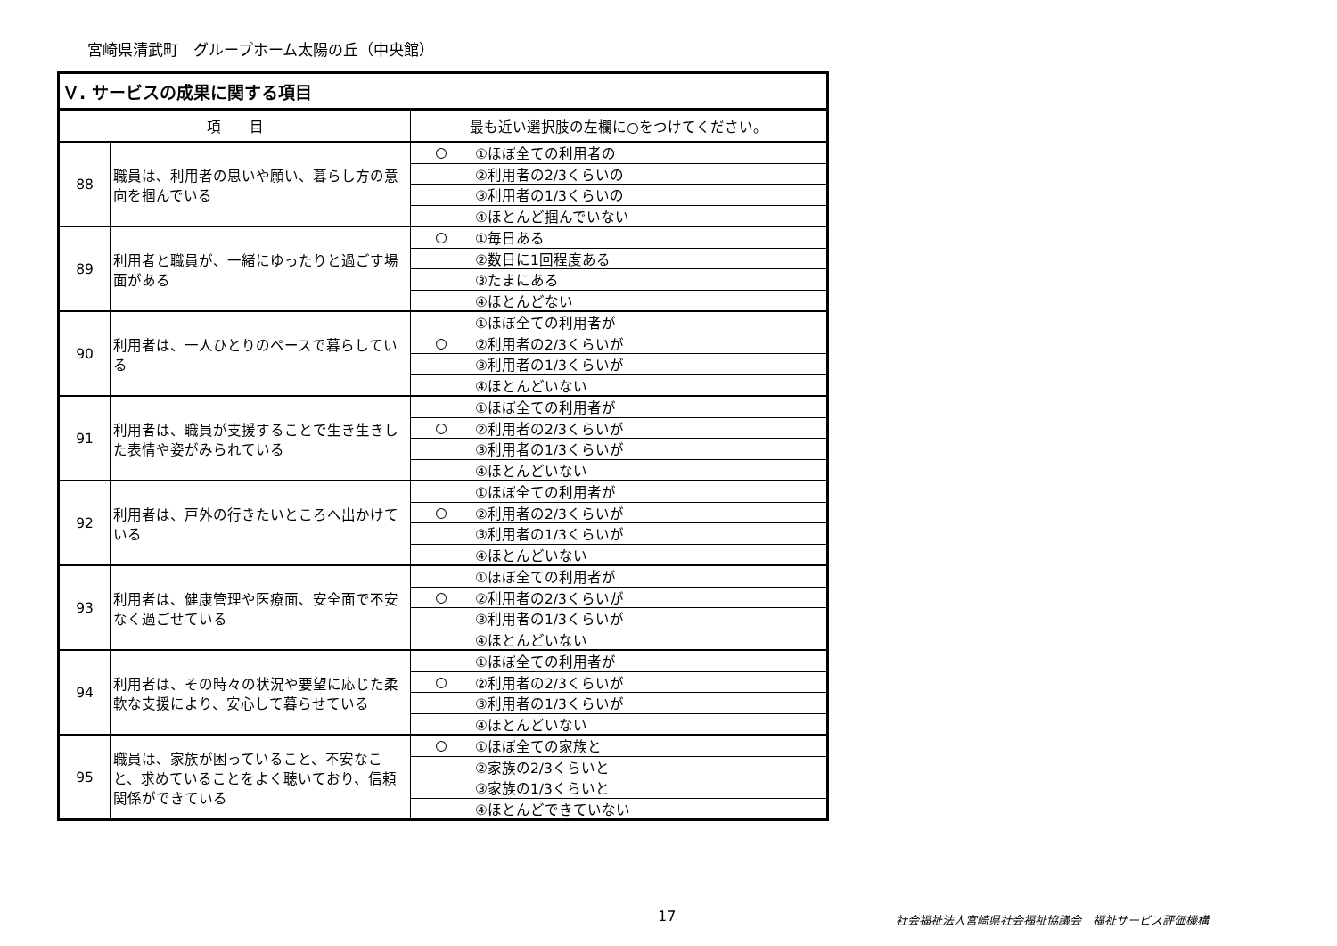宮崎県清武町　グループホーム太陽の丘（中央館）
| Ｖ. サービスの成果に関する項目 | | | |
| --- | --- | --- | --- |
| 項 目 | | 最も近い選択肢の左欄に○をつけてください。 | |
| 88 | 職員は、利用者の思いや願い、暮らし方の意向を掴んでいる | ○ | ①ほぼ全ての利用者の |
| | | | ②利用者の2/3くらいの |
| | | | ③利用者の1/3くらいの |
| | | | ④ほとんど掴んでいない |
| 89 | 利用者と職員が、一緒にゆったりと過ごす場面がある | ○ | ①毎日ある |
| | | | ②数日に1回程度ある |
| | | | ③たまにある |
| | | | ④ほとんどない |
| 90 | 利用者は、一人ひとりのペースで暮らしている | | ①ほぼ全ての利用者が |
| | | ○ | ②利用者の2/3くらいが |
| | | | ③利用者の1/3くらいが |
| | | | ④ほとんどいない |
| 91 | 利用者は、職員が支援することで生き生きした表情や姿がみられている | | ①ほぼ全ての利用者が |
| | | ○ | ②利用者の2/3くらいが |
| | | | ③利用者の1/3くらいが |
| | | | ④ほとんどいない |
| 92 | 利用者は、戸外の行きたいところへ出かけている | | ①ほぼ全ての利用者が |
| | | ○ | ②利用者の2/3くらいが |
| | | | ③利用者の1/3くらいが |
| | | | ④ほとんどいない |
| 93 | 利用者は、健康管理や医療面、安全面で不安なく過ごせている | | ①ほぼ全ての利用者が |
| | | ○ | ②利用者の2/3くらいが |
| | | | ③利用者の1/3くらいが |
| | | | ④ほとんどいない |
| 94 | 利用者は、その時々の状況や要望に応じた柔軟な支援により、安心して暮らせている | | ①ほぼ全ての利用者が |
| | | ○ | ②利用者の2/3くらいが |
| | | | ③利用者の1/3くらいが |
| | | | ④ほとんどいない |
| 95 | 職員は、家族が困っていること、不安なこと、求めていることをよく聴いており、信頼関係ができている | ○ | ①ほぼ全ての家族と |
| | | | ②家族の2/3くらいと |
| | | | ③家族の1/3くらいと |
| | | | ④ほとんどできていない |
17
社会福祉法人宮崎県社会福祉協議会　福祉サービス評価機構